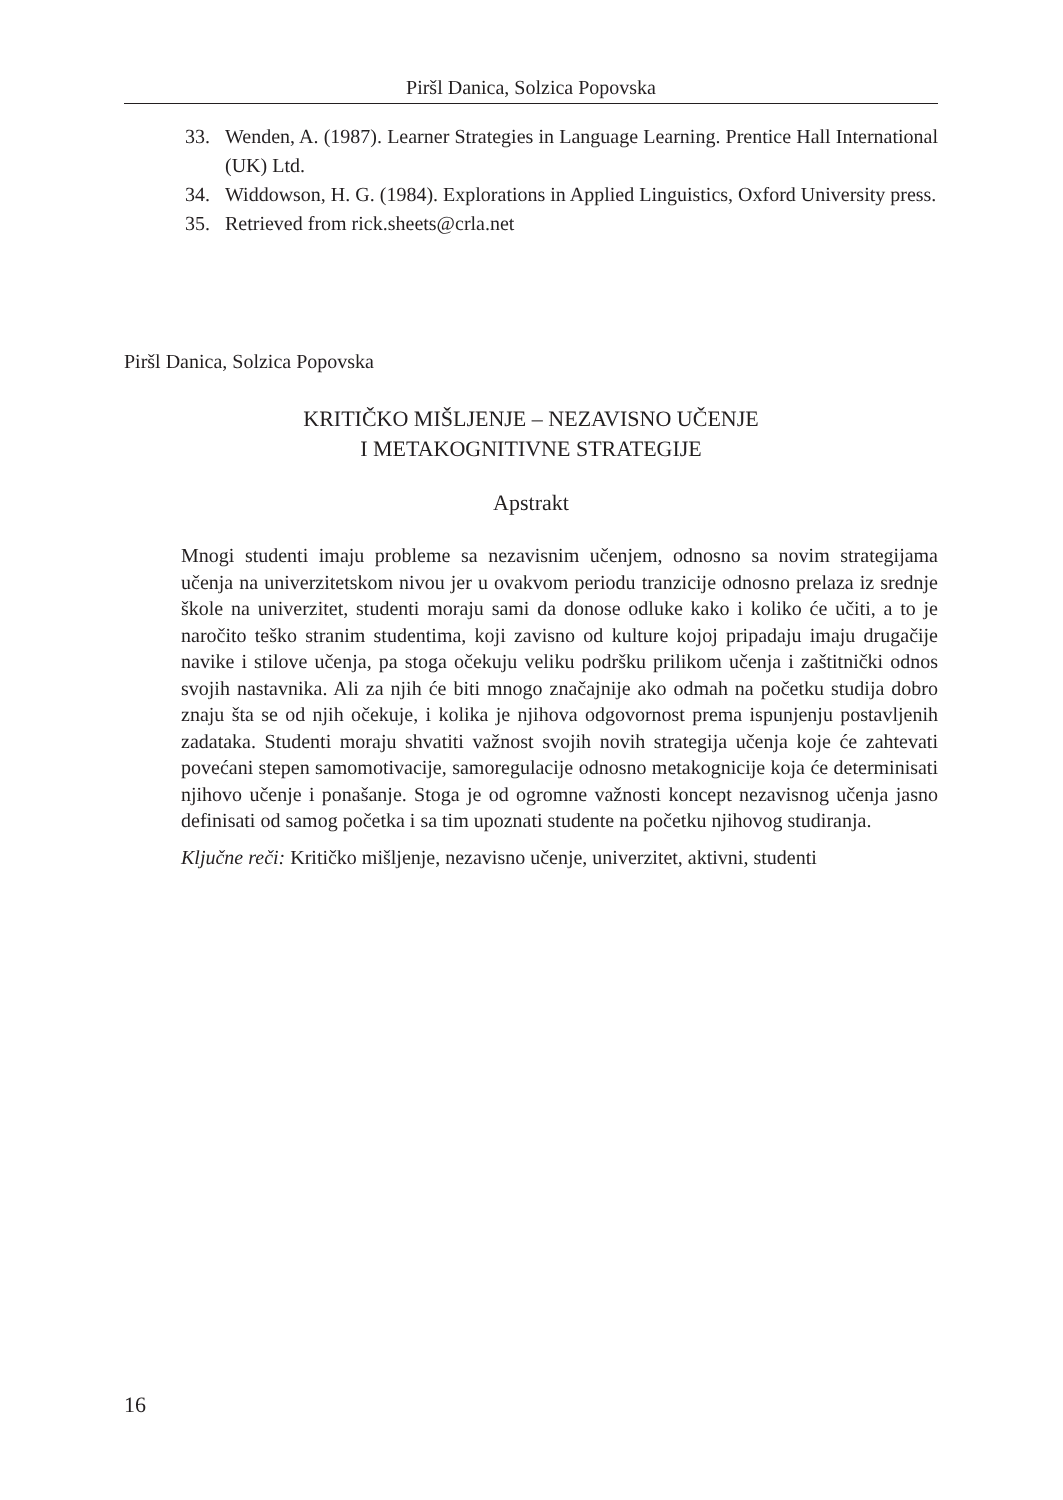Piršl Danica, Solzica Popovska
33. Wenden, A. (1987). Learner Strategies in Language Learning. Prentice Hall International (UK) Ltd.
34. Widdowson, H. G. (1984). Explorations in Applied Linguistics, Oxford University press.
35. Retrieved from rick.sheets@crla.net
Piršl Danica, Solzica Popovska
KRITIČKO MIŠLJENJE – NEZAVISNO UČENJE
I METAKOGNITIVNE STRATEGIJE
Apstrakt
Mnogi studenti imaju probleme sa nezavisnim učenjem, odnosno sa novim strategijama učenja na univerzitetskom nivou jer u ovakvom periodu tranzicije odnosno prelaza iz srednje škole na univerzitet, studenti moraju sami da donose odluke kako i koliko će učiti, a to je naročito teško stranim studentima, koji zavisno od kulture kojoj pripadaju imaju drugačije navike i stilove učenja, pa stoga očekuju veliku podršku prilikom učenja i zaštitnički odnos svojih nastavnika. Ali za njih će biti mnogo značajnije ako odmah na početku studija dobro znaju šta se od njih očekuje, i kolika je njihova odgovornost prema ispunjenju postavljenih zadataka. Studenti moraju shvatiti važnost svojih novih strategija učenja koje će zahtevati povećani stepen samomotivacije, samoregulacije odnosno metakognicije koja će determinisati njihovo učenje i ponašanje. Stoga je od ogromne važnosti koncept nezavisnog učenja jasno definisati od samog početka i sa tim upoznati studente na početku njihovog studiranja.
Ključne reči: Kritičko mišljenje, nezavisno učenje, univerzitet, aktivni, studenti
16